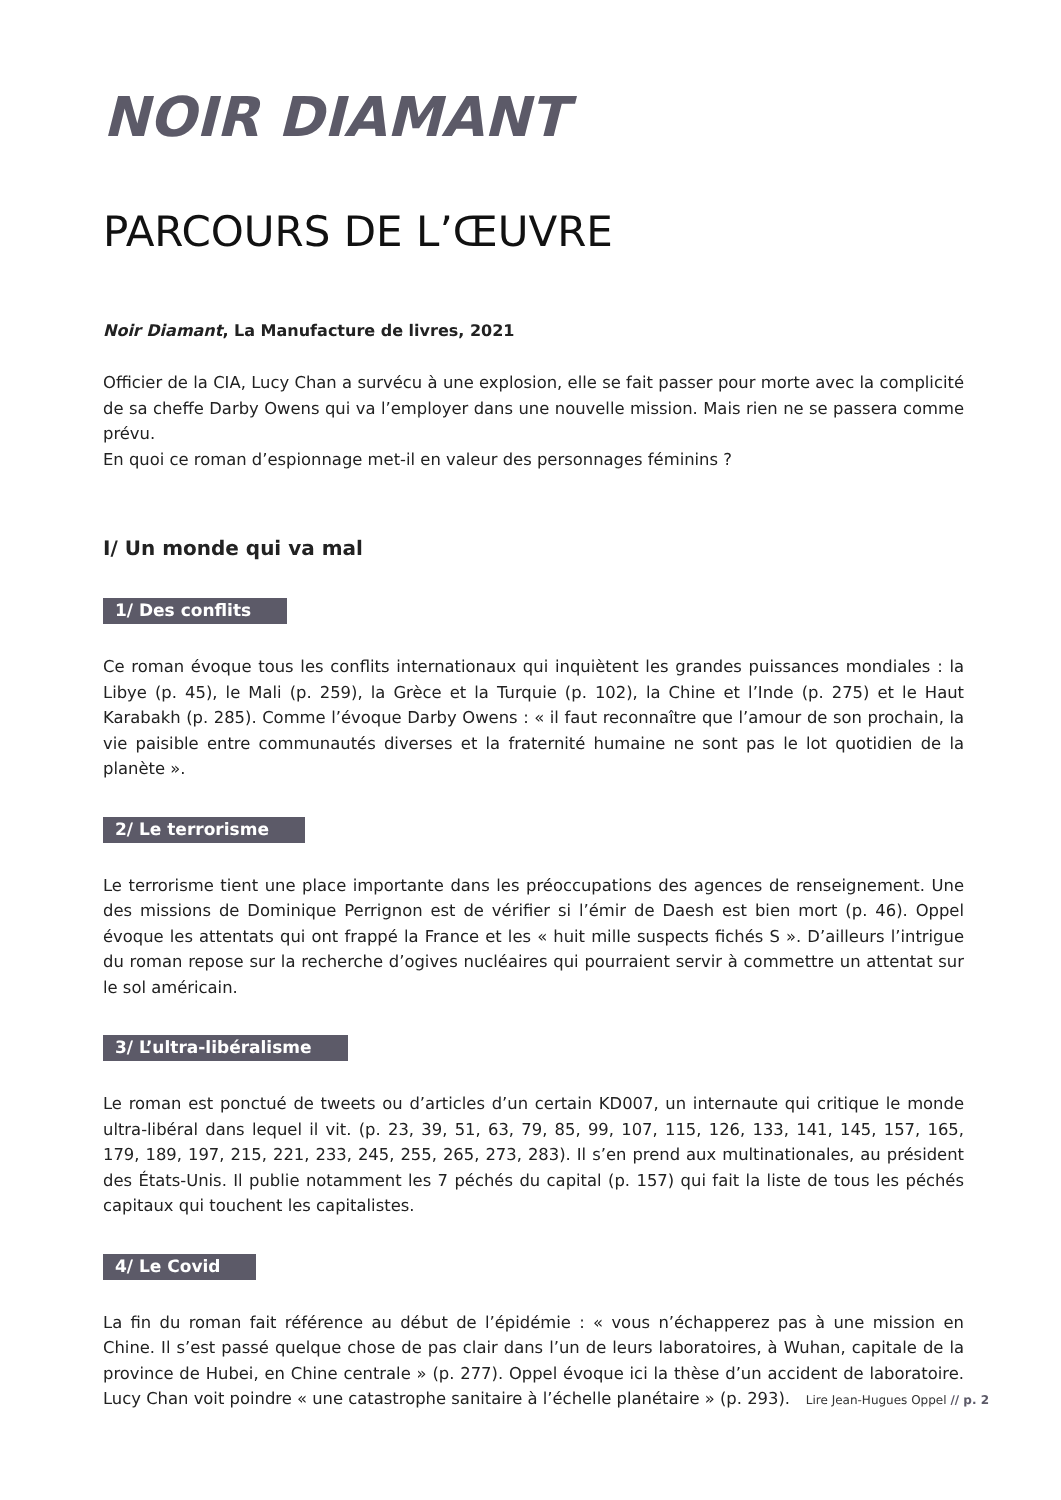NOIR DIAMANT
PARCOURS DE L’ŒUVRE
Noir Diamant, La Manufacture de livres, 2021
Officier de la CIA, Lucy Chan a survécu à une explosion, elle se fait passer pour morte avec la complicité de sa cheffe Darby Owens qui va l’employer dans une nouvelle mission. Mais rien ne se passera comme prévu.
En quoi ce roman d’espionnage met-il en valeur des personnages féminins ?
I/ Un monde qui va mal
1/ Des conflits
Ce roman évoque tous les conflits internationaux qui inquiètent les grandes puissances mondiales : la Libye (p. 45), le Mali (p. 259), la Grèce et la Turquie (p. 102), la Chine et l’Inde (p. 275) et le Haut Karabakh (p. 285). Comme l’évoque Darby Owens : « il faut reconnaître que l’amour de son prochain, la vie paisible entre communautés diverses et la fraternité humaine ne sont pas le lot quotidien de la planète ».
2/ Le terrorisme
Le terrorisme tient une place importante dans les préoccupations des agences de renseignement. Une des missions de Dominique Perrignon est de vérifier si l’émir de Daesh est bien mort (p. 46). Oppel évoque les attentats qui ont frappé la France et les « huit mille suspects fichés S ». D’ailleurs l’intrigue du roman repose sur la recherche d’ogives nucléaires qui pourraient servir à commettre un attentat sur le sol américain.
3/ L’ultra-libéralisme
Le roman est ponctué de tweets ou d’articles d’un certain KD007, un internaute qui critique le monde ultra-libéral dans lequel il vit. (p. 23, 39, 51, 63, 79, 85, 99, 107, 115, 126, 133, 141, 145, 157, 165, 179, 189, 197, 215, 221, 233, 245, 255, 265, 273, 283). Il s’en prend aux multinationales, au président des États-Unis. Il publie notamment les 7 péchés du capital (p. 157) qui fait la liste de tous les péchés capitaux qui touchent les capitalistes.
4/ Le Covid
La fin du roman fait référence au début de l’épidémie : « vous n’échapperez pas à une mission en Chine. Il s’est passé quelque chose de pas clair dans l’un de leurs laboratoires, à Wuhan, capitale de la province de Hubei, en Chine centrale » (p. 277). Oppel évoque ici la thèse d’un accident de laboratoire. Lucy Chan voit poindre « une catastrophe sanitaire à l’échelle planétaire » (p. 293).
Lire Jean-Hugues Oppel // p. 2